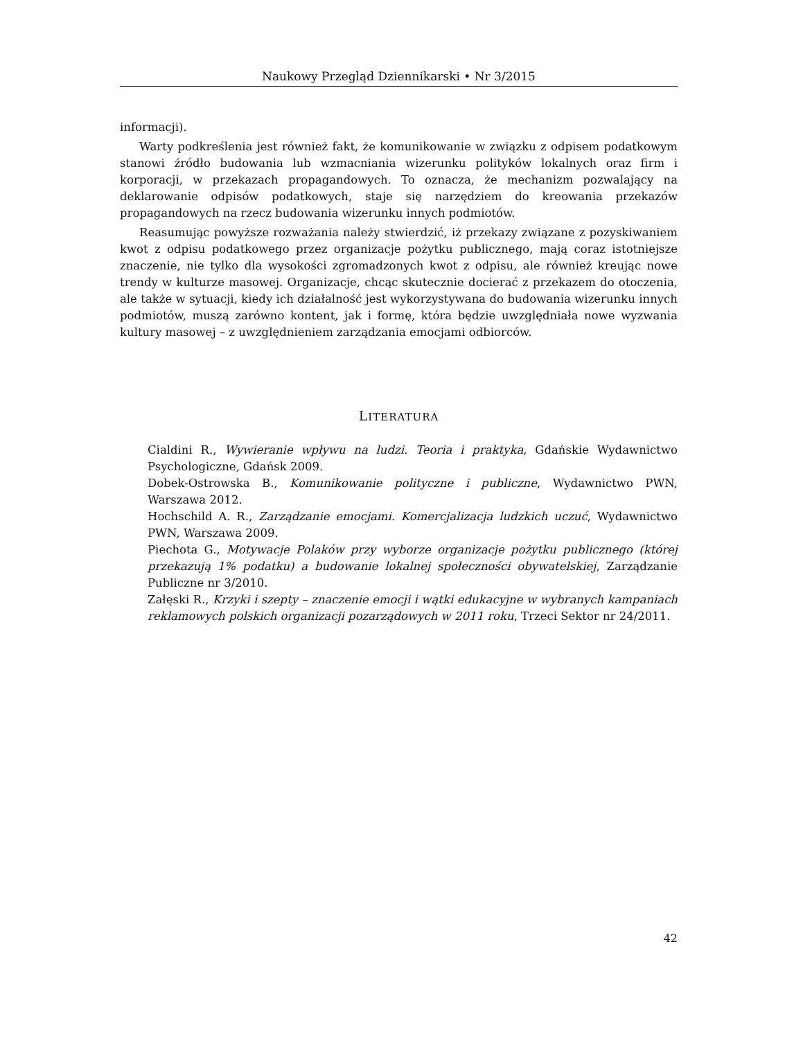Naukowy Przegląd Dziennikarski • Nr 3/2015
informacji).
Warty podkreślenia jest również fakt, że komunikowanie w związku z odpisem podatkowym stanowi źródło budowania lub wzmacniania wizerunku polityków lokalnych oraz firm i korporacji, w przekazach propagandowych. To oznacza, że mechanizm pozwalający na deklarowanie odpisów podatkowych, staje się narzędziem do kreowania przekazów propagandowych na rzecz budowania wizerunku innych podmiotów.
Reasumując powyższe rozważania należy stwierdzić, iż przekazy związane z pozyskiwaniem kwot z odpisu podatkowego przez organizacje pożytku publicznego, mają coraz istotniejsze znaczenie, nie tylko dla wysokości zgromadzonych kwot z odpisu, ale również kreując nowe trendy w kulturze masowej. Organizacje, chcąc skutecznie docierać z przekazem do otoczenia, ale także w sytuacji, kiedy ich działalność jest wykorzystywana do budowania wizerunku innych podmiotów, muszą zarówno kontent, jak i formę, która będzie uwzględniała nowe wyzwania kultury masowej – z uwzględnieniem zarządzania emocjami odbiorców.
LITERATURA
Cialdini R., Wywieranie wpływu na ludzi. Teoria i praktyka, Gdańskie Wydawnictwo Psychologiczne, Gdańsk 2009.
Dobek-Ostrowska B., Komunikowanie polityczne i publiczne, Wydawnictwo PWN, Warszawa 2012.
Hochschild A. R., Zarządzanie emocjami. Komercjalizacja ludzkich uczuć, Wydawnictwo PWN, Warszawa 2009.
Piechota G., Motywacje Polaków przy wyborze organizacje pożytku publicznego (której przekazują 1% podatku) a budowanie lokalnej społeczności obywatelskiej, Zarządzanie Publiczne nr 3/2010.
Załęski R., Krzyki i szepty – znaczenie emocji i wątki edukacyjne w wybranych kampaniach reklamowych polskich organizacji pozarządowych w 2011 roku, Trzeci Sektor nr 24/2011.
42